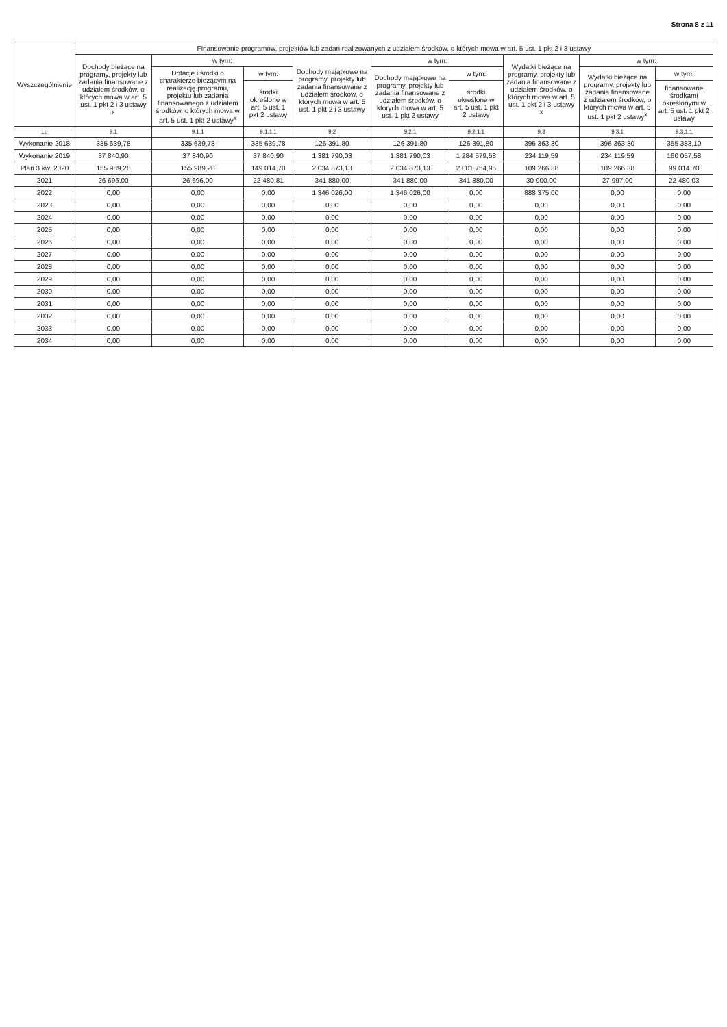Strona 8 z 11
| Wyszczególnienie | Finansowanie programów, projektów lub zadań realizowanych z udziałem środków, o których mowa w art. 5 ust. 1 pkt 2 i 3 ustawy | | | | | | | | |
| --- | --- | --- | --- | --- | --- | --- | --- | --- | --- |
| | Dochody bieżące na programy, projekty lub zadania finansowane z udziałem środków, o których mowa w art. 5 ust. 1 pkt 2 i 3 ustawy <sup>x</sup> | w tym: | | Dochody majątkowe na programy, projekty lub zadania finansowane z udziałem środków, o których mowa w art. 5 ust. 1 pkt 2 i 3 ustawy | w tym: | | Wydatki bieżące na programy, projekty lub zadania finansowane z udziałem środków, o których mowa w art. 5 ust. 1 pkt 2 i 3 ustawy <sup>x</sup> | w tym: | |
| | | Dotacje i środki o charakterze bieżącym na realizację programu, projektu lub zadania finansowanego z udziałem środków, o których mowa w art. 5 ust. 1 pkt 2 ustawy<sup>x</sup> | w tym: | | Dochody majątkowe na programy, projekty lub zadania finansowane z udziałem środków, o których mowa w art. 5 ust. 1 pkt 2 ustawy | w tym: | | Wydatki bieżące na programy, projekty lub zadania finansowane z udziałem środków, o których mowa w art. 5 ust. 1 pkt 2 ustawy<sup>x</sup> | w tym: |
| | | | środki określone w art. 5 ust. 1 pkt 2 ustawy | | | środki określone w art. 5 ust. 1 pkt 2 ustawy | | | finansowane środkami określonymi w art. 5 ust. 1 pkt 2 ustawy |
| Lp | 9.1 | 9.1.1 | 9.1.1.1 | 9.2 | 9.2.1 | 9.2.1.1 | 9.3 | 9.3.1 | 9.3.1.1 |
| Wykonanie 2018 | 335 639,78 | 335 639,78 | 335 639,78 | 126 391,80 | 126 391,80 | 126 391,80 | 396 363,30 | 396 363,30 | 355 383,10 |
| Wykonanie 2019 | 37 840,90 | 37 840,90 | 37 840,90 | 1 381 790,03 | 1 381 790,03 | 1 284 579,58 | 234 119,59 | 234 119,59 | 160 057,58 |
| Plan 3 kw. 2020 | 155 989,28 | 155 989,28 | 149 014,70 | 2 034 873,13 | 2 034 873,13 | 2 001 754,95 | 109 266,38 | 109 266,38 | 99 014,70 |
| 2021 | 26 696,00 | 26 696,00 | 22 480,81 | 341 880,00 | 341 880,00 | 341 880,00 | 30 000,00 | 27 997,00 | 22 480,03 |
| 2022 | 0,00 | 0,00 | 0,00 | 1 346 026,00 | 1 346 026,00 | 0,00 | 888 375,00 | 0,00 | 0,00 |
| 2023 | 0,00 | 0,00 | 0,00 | 0,00 | 0,00 | 0,00 | 0,00 | 0,00 | 0,00 |
| 2024 | 0,00 | 0,00 | 0,00 | 0,00 | 0,00 | 0,00 | 0,00 | 0,00 | 0,00 |
| 2025 | 0,00 | 0,00 | 0,00 | 0,00 | 0,00 | 0,00 | 0,00 | 0,00 | 0,00 |
| 2026 | 0,00 | 0,00 | 0,00 | 0,00 | 0,00 | 0,00 | 0,00 | 0,00 | 0,00 |
| 2027 | 0,00 | 0,00 | 0,00 | 0,00 | 0,00 | 0,00 | 0,00 | 0,00 | 0,00 |
| 2028 | 0,00 | 0,00 | 0,00 | 0,00 | 0,00 | 0,00 | 0,00 | 0,00 | 0,00 |
| 2029 | 0,00 | 0,00 | 0,00 | 0,00 | 0,00 | 0,00 | 0,00 | 0,00 | 0,00 |
| 2030 | 0,00 | 0,00 | 0,00 | 0,00 | 0,00 | 0,00 | 0,00 | 0,00 | 0,00 |
| 2031 | 0,00 | 0,00 | 0,00 | 0,00 | 0,00 | 0,00 | 0,00 | 0,00 | 0,00 |
| 2032 | 0,00 | 0,00 | 0,00 | 0,00 | 0,00 | 0,00 | 0,00 | 0,00 | 0,00 |
| 2033 | 0,00 | 0,00 | 0,00 | 0,00 | 0,00 | 0,00 | 0,00 | 0,00 | 0,00 |
| 2034 | 0,00 | 0,00 | 0,00 | 0,00 | 0,00 | 0,00 | 0,00 | 0,00 | 0,00 |